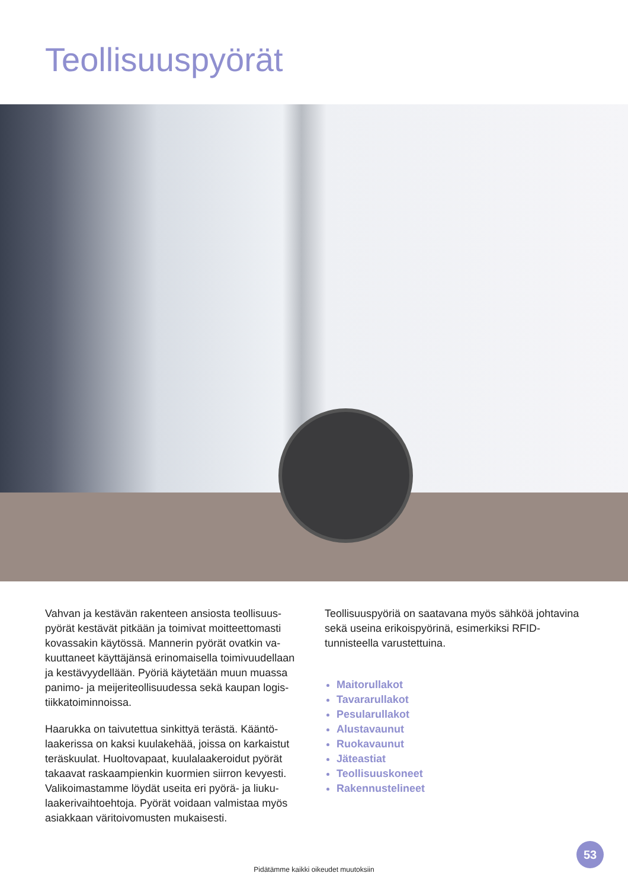Teollisuuspyörät
Vahvan ja kestävän rakenteen ansiosta teollisuus­pyörät kestävät pitkään ja toimivat moitteettomasti kovassakin käytössä. Mannerin pyörät ovatkin va­kuuttaneet käyttäjänsä erinomaisella toimivuudellaan ja kestävyydellään. Pyöriä käytetään muun muassa panimo- ja meijeriteollisuudessa sekä kaupan logis­tiikkatoiminnoissa.
Haarukka on taivutettua sinkittyä terästä. Kääntö­laakerissa on kaksi kuulakehää, joissa on karkaistut teräskuulat. Huoltovapaat, kuulalaakeroidut pyörät takaavat raskaampienkin kuormien siirron kevyesti. Valikoimastamme löydät useita eri pyörä- ja liuku­laakerivaihtoehtoja. Pyörät voidaan valmistaa myös asiakkaan väritoivomusten mukaisesti.
Teollisuuspyöriä on saatavana myös sähköä johta­vina sekä useina erikoispyörinä, esimerkiksi RFID-tunnisteella varustettuina.
Maitorullakot
Tavararullakot
Pesularullakot
Alustavaunut
Ruokavaunut
Jäteastiat
Teollisuuskoneet
Rakennustelineet
53
Pidätämme kaikki oikeudet muutoksiin